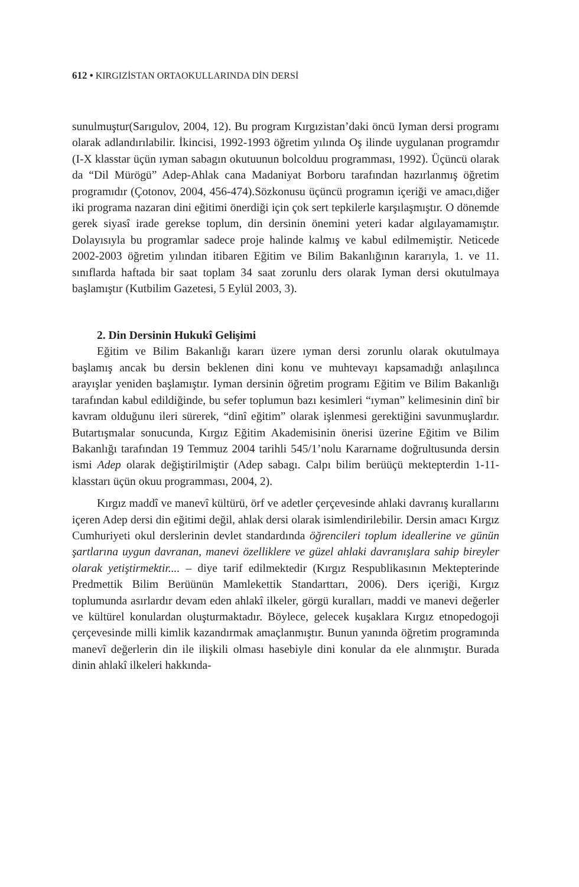612 • KIRGIZİSTAN ORTAOKULLARINDA DİN DERSİ
sunulmuştur(Sarıgulov, 2004, 12). Bu program Kırgızistan’daki öncü Iyman dersi programı olarak adlandırılabilir. İkincisi, 1992-1993 öğretim yılında Oş ilinde uygulanan programdır (I-X klasstar üçün ıyman sabagın okutuunun bolcolduu programması, 1992). Üçüncü olarak da “Dil Mürögü” Adep-Ahlak cana Madaniyat Borboru tarafından hazırlanmış öğretim programıdır (Çotonov, 2004, 456-474).Sözkonusu üçüncü programın içeriği ve amacı,diğer iki programa nazaran dini eğitimi önerdiği için çok sert tepkilerle karşılaşmıştır. O dönemde gerek siyasî irade gerekse toplum, din dersinin önemini yeteri kadar algılayamamıştır. Dolayısıyla bu programlar sadece proje halinde kalmış ve kabul edilmemiştir. Neticede 2002-2003 öğretim yılından itibaren Eğitim ve Bilim Bakanlığının kararıyla, 1. ve 11. sınıflarda haftada bir saat toplam 34 saat zorunlu ders olarak Iyman dersi okutulmaya başlamıştır (Kutbilim Gazetesi, 5 Eylül 2003, 3).
2. Din Dersinin Hukukî Gelişimi
Eğitim ve Bilim Bakanlığı kararı üzere ıyman dersi zorunlu olarak okutulmaya başlamış ancak bu dersin beklenen dini konu ve muhtevayı kapsamadığı anlaşılınca arayışlar yeniden başlamıştır. Iyman dersinin öğretim programı Eğitim ve Bilim Bakanlığı tarafından kabul edildiğinde, bu sefer toplumun bazı kesimleri “ıyman” kelimesinin dinî bir kavram olduğunu ileri sürerek, “dinî eğitim” olarak işlenmesi gerektiğini savunmuşlardır. Butartışmalar sonucunda, Kırgız Eğitim Akademisinin önerisi üzerine Eğitim ve Bilim Bakanlığı tarafından 19 Temmuz 2004 tarihli 545/1’nolu Kararname doğrultusunda dersin ismi Adep olarak değiştirilmiştir (Adep sabagı. Calpı bilim berüüçü mektepterdin 1-11-klasstarı üçün okuu programması, 2004, 2).
Kırgız maddî ve manevî kültürü, örf ve adetler çerçevesinde ahlaki davranış kurallarını içeren Adep dersi din eğitimi değil, ahlak dersi olarak isimlendirilebilir. Dersin amacı Kırgız Cumhuriyeti okul derslerinin devlet standardında öğrencileri toplum ideallerine ve günün şartlarına uygun davranan, manevi özelliklere ve güzel ahlaki davranışlara sahip bireyler olarak yetiştirmektir.... – diye tarif edilmektedir (Kırgız Respublikasının Mektepterinde Predmettik Bilim Berüünün Mamlekettik Standarttarı, 2006). Ders içeriği, Kırgız toplumunda asırlardır devam eden ahlakî ilkeler, görgü kuralları, maddi ve manevi değerler ve kültürel konulardan oluşturmaktadır. Böylece, gelecek kuşaklara Kırgız etnopedogoji çerçevesinde milli kimlik kazandırmak amaçlanmıştır. Bunun yanında öğretim programında manevî değerlerin din ile ilişkili olması hasebiyle dini konular da ele alınmıştır. Burada dinin ahlakî ilkeleri hakkında-